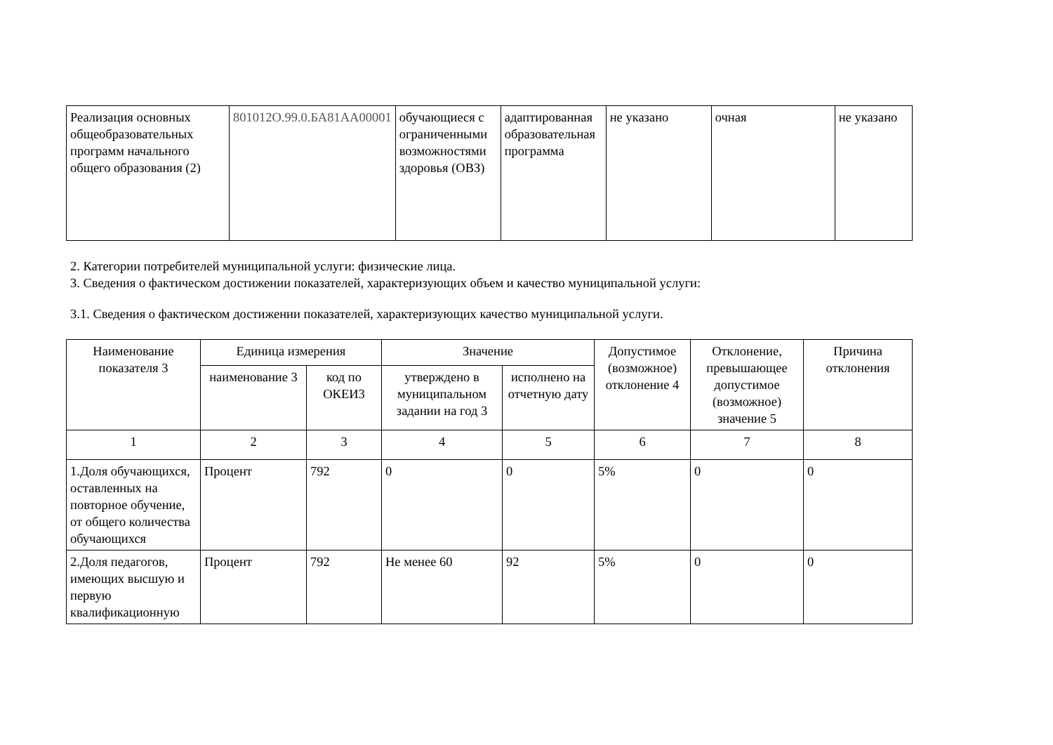| Реализация основных общеобразовательных программ начального общего образования (2) | 801012О.99.0.БА81АА00001 | обучающиеся с ограниченными возможностями здоровья (ОВЗ) | адаптированная образовательная программа | не указано | очная | не указано |
2. Категории потребителей муниципальной услуги: физические лица.
3. Сведения о фактическом достижении показателей, характеризующих объем и качество муниципальной услуги:
3.1. Сведения о фактическом достижении показателей, характеризующих качество муниципальной услуги.
| Наименование показателя 3 | Единица измерения | | Значение | | Допустимое (возможное) отклонение 4 | Отклонение, превышающее допустимое (возможное) значение 5 | Причина отклонения |
| --- | --- | --- | --- | --- | --- | --- | --- |
| | наименование 3 | код по ОКЕИ3 | утверждено в муниципальном задании на год 3 | исполнено на отчетную дату | | | |
| 1 | 2 | 3 | 4 | 5 | 6 | 7 | 8 |
| 1.Доля обучающихся, оставленных на повторное обучение, от общего количества обучающихся | Процент | 792 | 0 | 0 | 5% | 0 | 0 |
| 2.Доля педагогов, имеющих высшую и первую квалификационную | Процент | 792 | Не менее 60 | 92 | 5% | 0 | 0 |